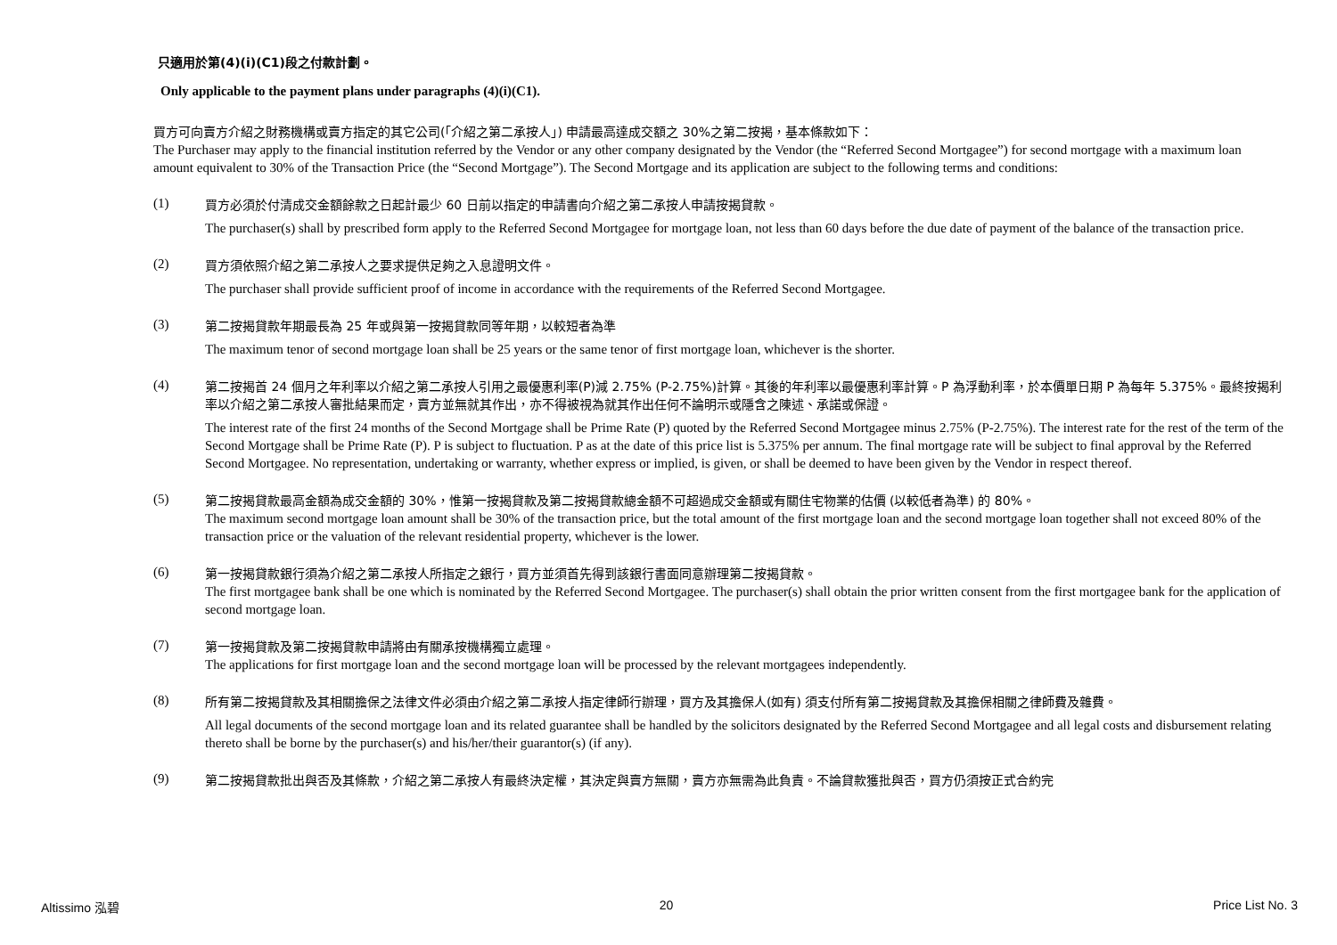只適用於第(4)(i)(C1)段之付款計劃。
Only applicable to the payment plans under paragraphs (4)(i)(C1).
買方可向賣方介紹之財務機構或賣方指定的其它公司(「介紹之第二承按人」) 申請最高達成交額之 30%之第二按揭，基本條款如下：
The Purchaser may apply to the financial institution referred by the Vendor or any other company designated by the Vendor (the “Referred Second Mortgagee”) for second mortgage with a maximum loan amount equivalent to 30% of the Transaction Price (the “Second Mortgage”). The Second Mortgage and its application are subject to the following terms and conditions:
(1)
買方必須於付清成交金額餘款之日起計最少 60 日前以指定的申請書向介紹之第二承按人申請按揭貸款。
The purchaser(s) shall by prescribed form apply to the Referred Second Mortgagee for mortgage loan, not less than 60 days before the due date of payment of the balance of the transaction price.
(2)
買方須依照介紹之第二承按人之要求提供足夠之入息證明文件。
The purchaser shall provide sufficient proof of income in accordance with the requirements of the Referred Second Mortgagee.
(3)
第二按揭貸款年期最長為 25 年或與第一按揭貸款同等年期，以較短者為準
The maximum tenor of second mortgage loan shall be 25 years or the same tenor of first mortgage loan, whichever is the shorter.
(4)
第二按揭首 24 個月之年利率以介紹之第二承按人引用之最優惠利率(P)減 2.75% (P-2.75%)計算。其後的年利率以最優惠利率計算。P 為浮動利率，於本價單日期 P 為每年 5.375%。最終按揭利率以介紹之第二承按人審批結果而定，賣方並無就其作出，亦不得被視為就其作出任何不論明示或隱含之陳述、承諾或保證。
The interest rate of the first 24 months of the Second Mortgage shall be Prime Rate (P) quoted by the Referred Second Mortgagee minus 2.75% (P-2.75%). The interest rate for the rest of the term of the Second Mortgage shall be Prime Rate (P). P is subject to fluctuation. P as at the date of this price list is 5.375% per annum. The final mortgage rate will be subject to final approval by the Referred Second Mortgagee. No representation, undertaking or warranty, whether express or implied, is given, or shall be deemed to have been given by the Vendor in respect thereof.
(5)
第二按揭貸款最高金額為成交金額的 30%，惟第一按揭貸款及第二按揭貸款總金額不可超過成交金額或有關住宅物業的估價 (以較低者為準) 的 80%。
The maximum second mortgage loan amount shall be 30% of the transaction price, but the total amount of the first mortgage loan and the second mortgage loan together shall not exceed 80% of the transaction price or the valuation of the relevant residential property, whichever is the lower.
(6)
第一按揭貸款銀行須為介紹之第二承按人所指定之銀行，買方並須首先得到該銀行書面同意辦理第二按揭貸款。
The first mortgagee bank shall be one which is nominated by the Referred Second Mortgagee. The purchaser(s) shall obtain the prior written consent from the first mortgagee bank for the application of second mortgage loan.
(7)
第一按揭貸款及第二按揭貸款申請將由有關承按機構獨立處理。
The applications for first mortgage loan and the second mortgage loan will be processed by the relevant mortgagees independently.
(8)
所有第二按揭貸款及其相關擔保之法律文件必須由介紹之第二承按人指定律師行辦理，買方及其擔保人(如有) 須支付所有第二按揭貸款及其擔保相關之律師費及雜費。
All legal documents of the second mortgage loan and its related guarantee shall be handled by the solicitors designated by the Referred Second Mortgagee and all legal costs and disbursement relating thereto shall be borne by the purchaser(s) and his/her/their guarantor(s) (if any).
(9)
第二按揭貸款批出與否及其條款，介紹之第二承按人有最終決定權，其決定與賣方無關，賣方亦無需為此負責。不論貸款獲批與否，買方仍須按正式合約完
Altissimo 泓碧 20 Price List No. 3